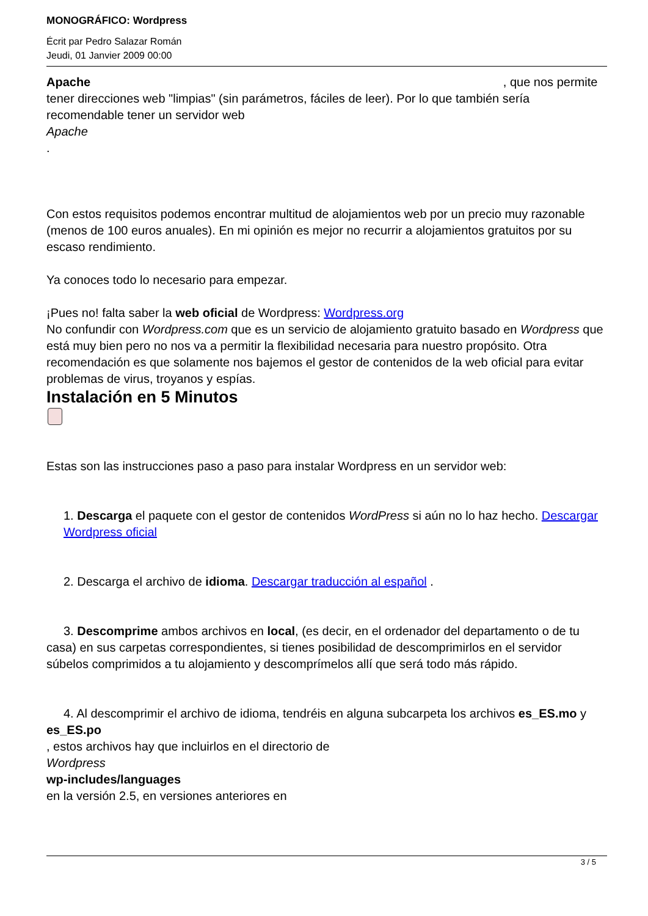MONOGRÁFICO: Wordpress
Écrit par Pedro Salazar Román
Jeudi, 01 Janvier 2009 00:00
Apache , que nos permite tener direcciones web "limpias" (sin parámetros, fáciles de leer). Por lo que también sería recomendable tener un servidor web
Apache
.
Con estos requisitos podemos encontrar multitud de alojamientos web por un precio muy razonable (menos de 100 euros anuales). En mi opinión es mejor no recurrir a alojamientos gratuitos por su escaso rendimiento.
Ya conoces todo lo necesario para empezar.
¡Pues no! falta saber la web oficial de Wordpress: Wordpress.org
No confundir con Wordpress.com que es un servicio de alojamiento gratuito basado en Wordpress que está muy bien pero no nos va a permitir la flexibilidad necesaria para nuestro propósito. Otra recomendación es que solamente nos bajemos el gestor de contenidos de la web oficial para evitar problemas de virus, troyanos y espías.
Instalación en 5 Minutos
Estas son las instrucciones paso a paso para instalar Wordpress en un servidor web:
1. Descarga el paquete con el gestor de contenidos WordPress si aún no lo haz hecho. Descargar Wordpress oficial
2. Descarga el archivo de idioma. Descargar traducción al español .
3. Descomprime ambos archivos en local, (es decir, en el ordenador del departamento o de tu casa) en sus carpetas correspondientes, si tienes posibilidad de descomprimirlos en el servidor súbelos comprimidos a tu alojamiento y descomprímelos allí que será todo más rápido.
4. Al descomprimir el archivo de idioma, tendréis en alguna subcarpeta los archivos es_ES.mo y es_ES.po
, estos archivos hay que incluirlos en el directorio de
Wordpress
wp-includes/languages
en la versión 2.5, en versiones anteriores en
3 / 5